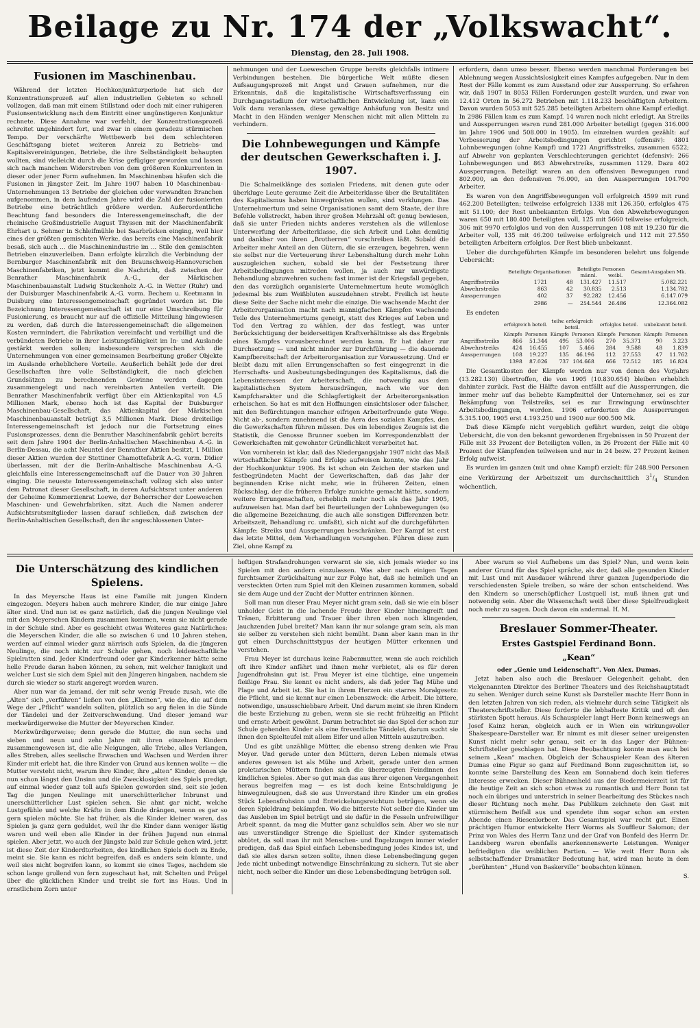Beilage zu Nr. 174 der „Volkswacht“.
Dienstag, den 28. Juli 1908.
Fusionen im Maschinenbau.
Während der letzten Hochkonjunkturperiode hat sich der Konzentrationsprozeß auf allen industriellen Gebieten so schnell vollzogen, daß man mit einem Stillstand oder doch mit einer ruhigeren Fusionsentwicklung nach dem Eintritt einer ungünstigeren Konjunktur rechnete. Diese Annahme war verfehlt, der Konzentrationsprozeß schreitet ungehindert fort, und zwar in einem geradezu stürmischen Tempo. Der verschärfte Wettbewerb bei dem schlechteren Geschäftsgang bietet weiteren Anreiz zu Betriebs- und Kapitalsvereinigungen, Betriebe, die ihre Selbständigkeit behaupten wollten, sind vielleicht durch die Krise gefügiger geworden und lassen sich nach manchem Widerstreben von dem größeren Konkurrenten in dieser oder jener Form aufnehmen. Im Maschinenbau häufen sich die Fusionen in jüngster Zeit. Im Jahre 1907 haben 10 Maschinenbau-Unternehmungen 13 Betriebe der gleichen oder verwandten Branchen aufgenommen, in dem laufenden Jahre wird die Zahl der fusionierten Betriebe eine beträchtlich größere werden. Außerordentliche Beachtung fand besonders die Interessengemeinschaft, die der rheinische Großindustrielle August Thyssen mit der Maschinenfabrik Ehrhart u. Sehmer in Schleifmühle bei Saarbrücken einging, weil hier eines der größten gemischten Werke, das bereits eine Maschinenfabrik besaß, sich auch ... die Maschinenindustrie im ... Stile den gemischten Betrieben einzuverleiben. Dann erfolgte kürzlich die Verbindung der Bernburger Maschinenfabrik mit den Braunschweig-Hannoverschen Maschinenfabriken, jetzt kommt die Nachricht, daß zwischen der Benrather Maschinenfabrik A.-G., der Märkischen Maschinenbauanstalt Ludwig Stuckenholz A.-G. in Wetter (Ruhr) und der Duisburger Maschinenfabrik A.-G. vorm. Bechem u. Keetmann in Duisburg eine Interessengemeinschaft gegründet worden ist. Die Bezeichnung Interessengemeinschaft ist nur eine Umschreibung für Fusionierung, es braucht nur auf die offizielle Mitteilung hingewiesen zu werden, daß durch die Interessengemeinschaft die allgemeinen Kosten vermindert, die Fabrikation vereinfacht und verbilligt und die verbündeten Betriebe in ihrer Leistungsfähigkeit im In- und Auslande gestärkt werden sollen; insbesondere versprechen sich die Unternehmungen von einer gemeinsamen Bearbeitung großer Objekte im Auslande erheblichere Vorteile. Aeußerlich behält jede der drei Gesellschaften ihre volle Selbständigkeit, die nach gleichen Grundsätzen zu berechnenden Gewinne werden dagegen zusammengelegt und nach vereinbarten Anteilen verteilt. Die Benrather Maschinenfabrik verfügt über ein Aktienkapital von 4,5 Millionen Mark, ebenso hoch ist das Kapital der Duisburger Maschinenbau-Gesellschaft, das Aktienkapital der Märkischen Maschinenbauanstalt beträgt 3,5 Millionen Mark. Diese dreiteilige Interessengemeinschaft ist jedoch nur die Fortsetzung eines Fusionsprozesses, denn die Benrather Maschinenfabrik gehört bereits seit dem Jahre 1904 der Berlin-Anhaltischen Maschinenbau A.-G. in Berlin-Dessau, die acht Neuntel der Benrather Aktien besitzt, 1 Million dieser Aktien wurden der Stettiner Chamottefabrik A.-G. vorm. Didier überlassen, mit der die Berlin-Anhaltische Maschinenbau A.-G. gleichfalls eine Interessengemeinschaft auf die Dauer von 30 Jahren einging. Die neueste Interessengemeinschaft vollzog sich also unter dem Patronat dieser Gesellschaft, in deren Aufsichtsrat unter anderen der Geheime Kommerzienrat Loewe, der Beherrscher der Loeweschen Maschinen- und Gewehrfabriken, sitzt. Auch die Namen anderer Aufsichtsratsmitglieder lassen darauf schließen, daß zwischen der Berlin-Anhaltischen Gesellschaft, den ihr angeschlossenen Unter-
nehmungen und der Loeweschen Gruppe bereits gleichfalls intimere Verbindungen bestehen. Die bürgerliche Welt müßte diesen Aufsaugungsprozeß mit Angst und Grauen aufnehmen, nur die Erkenntnis, daß die kapitalistische Wirtschaftsverfassung ein Durchgangsstadium der wirtschaftlichen Entwickelung ist, kann ein Volk dazu veranlassen, diese gewaltige Anhäufung von Besitz und Macht in den Händen weniger Menschen nicht mit allen Mitteln zu verhindern.
Die Lohnbewegungen und Kämpfe der deutschen Gewerkschaften i. J. 1907.
Die Schalmeiklänge des sozialen Friedens, mit denen gute oder überkluge Leute geraume Zeit die Arbeiterklasse über die Brutalitäten des Kapitalismus haben hinwegtrösten wollen, sind verklungen. Das Unternehmertum und seine Organisationen samt dem Staate, der ihre Befehle vollstreckt, haben ihrer großen Mehrzahl oft genug bewiesen, daß sie unter Frieden nichts anderes verstehen als die willenlose Unterwerfung der Arbeiterklasse, die sich Arbeit und Lohn demütig und dankbar von ihren „Brotherren“ vorschreiben läßt. Sobald die Arbeiter mehr Anteil an den Gütern, die sie erzeugen, begehren, wenn sie selbst nur die Verteuerung ihrer Lebenshaltung durch mehr Lohn auszugleichen suchen, sobald sie bei der Festsetzung ihrer Arbeitsbedingungen mitreden wollen, ja auch nur unwürdigste Behandlung abzuwehren suchen: fast immer ist der Kriegsfall gegeben, den das vorzüglich organisierte Unternehmertum heute womöglich jedesmal bis zum Weißbluten auszudehnen strebt. Freilich ist heute diese Seite der Sache nicht mehr die einzige. Die wachsende Macht der Arbeiterorganisation macht nach mannigfachen Kämpfen wachsende Teile des Unternehmertums geneigt, statt des Krieges auf Leben und Tod den Vertrag zu wählen, der das festlegt, was unter Berücksichtigung der beiderseitigen Kraftverhältnisse als das Ergebnis eines Kampfes vorausberechnet werden kann. Er hat daher zur Durchsetzung — und nicht minder zur Durchführung — die dauernde Kampfbereitschaft der Arbeiterorganisation zur Voraussetzung. Und er bleibt dazu mit allen Errungenschaften so fest eingegrenzt in die Herrschafts- und Ausbeutungsbedingungen des Kapitalismus, daß die Lebensinteressen der Arbeiterschaft, die notwendig aus dem kapitalistischen System herausdrängen, nach wie vor den Kampfcharakter und die Schlagfertigkeit der Arbeiterorganisation erheischen. So hat es mit den Hoffnungen einsichtsloser oder falscher, mit den Befürchtungen mancher eifrigen Arbeiterfreunde gute Wege. Nicht ab-, sondern zunehmend ist die Aera des sozialen Kampfes, den die Gewerkschaften führen müssen. Des ein lebendiges Zeugnis ist die Statistik, die Genosse Brunner soeben im Korrespondenzblatt der Gewerkschaften mit gewohnter Gründlichkeit verarbeitet hat.
Von vornherein ist klar, daß das Niedergangsjahr 1907 nicht das Maß wirtschaftlicher Kämpfe und Erfolge aufweisen konnte, wie das Jahr der Hochkonjunktur 1906. Es ist schon ein Zeichen der starken und festbegründeten Macht der Gewerkschaften, daß das Jahr der beginnenden Krise nicht mehr, wie in früheren Zeiten, einen Rückschlag, der die früheren Erfolge zunichte gemacht hätte, sondern weitere Errungenschaften, erheblich mehr noch als das Jahr 1905, aufzuweisen hat. Man darf bei Beurteilungen der Lohnbewegungen (so die allgemeine Bezeichnung, die auch alle sonstigen Differenzen betr. Arbeitszeit, Behandlung rc. umfaßt), sich nicht auf die durchgeführten Kämpfe: Streiks und Aussperrungen beschränken. Der Kampf ist erst das letzte Mittel, dem Verhandlungen vorangehen. Führen diese zum Ziel, ohne Kampf zu
erfordern, dann umso besser. Ebenso werden manchmal Forderungen bei Ablehnung wegen Aussichtslosigkeit eines Kampfes aufgegeben. Nur in dem Rest der Fälle kommt es zum Ausstand oder zur Aussperrung. So erfahren wir, daß 1907 in 8053 Fällen Forderungen gestellt wurden, und zwar von 12.412 Orten in 56.272 Betrieben mit 1.118.233 beschäftigten Arbeitern. Davon wurden 5053 mit 525.285 beteiligten Arbeitern ohne Kampf erledigt. In 2986 Fällen kam es zum Kampf. 14 waren noch nicht erledigt. An Streiks und Aussperrungen waren rund 281.000 Arbeiter beteiligt (gegen 316.000 im Jahre 1906 und 508.000 in 1905). Im einzelnen wurden gezählt: auf Verbesserung der Arbeitsbedingungen gerichtet (offensiv): 4801 Lohnbewegungen (ohne Kampf) und 1721 Angriffsstreiks, zusammen 6522; auf Abwehr von geplanten Verschlechterungen gerichtet (defensiv): 266 Lohnbewegungen und 863 Abwehrstreiks, zusammen 1129. Dazu 402 Aussperrungen. Beteiligt waren an den offensiven Bewegungen rund 802.000, an den defensiven 76.000, an den Aussperrungen 104.700 Arbeiter.
Es waren von den Angriffsbewegungen voll erfolgreich 4599 mit rund 462.200 Beteiligten; teilweise erfolgreich 1338 mit 126.350, erfolglos 475 mit 51.100; der Rest unbekannten Erfolgs. Von den Abwehrbewegungen waren 650 mit 180.400 Beteiligten voll, 125 mit 5660 teilweise erfolgreich, 306 mit 9970 erfolglos und von den Aussperrungen 108 mit 19.230 für die Arbeiter voll, 135 mit 46.200 teilweise erfolgreich und 112 mit 27.550 beteiligten Arbeitern erfolglos. Der Rest blieb unbekannt.
Ueber die durchgeführten Kämpfe im besonderen belehrt uns folgende Uebersicht:
| | Beteiligte Organisationen | | Beteiligte Personen | | Gesamt-Ausgaben Mk. |
| --- | --- | --- | --- | --- | --- |
| | | | männl. | weibl. | |
| Angriffsstreiks | 1721 | 48 | 131.427 | 11.517 | 5.082.221 |
| Abwehrstreiks | 863 | 42 | 30.835 | 2.513 | 1.134.782 |
| Aussperrungen | 402 | 37 | 92.282 | 12.456 | 6.147.079 |
| | 2986 | — | 254.544 | 26.486 | 12.364.082 |
Es endeten
| | erfolgreich beteil. | | teilw. erfolgreich beteil. | | erfolglos beteil. | | unbekannt beteil. | |
| --- | --- | --- | --- | --- | --- | --- | --- | --- |
| | Kämpfe | Personen | Kämpfe | Personen | Kämpfe | Personen | Kämpfe | Personen |
| Angriffsstreiks | 866 | 51.344 | 495 | 53.006 | 270 | 35.371 | 90 | 3.223 |
| Abwehrstreiks | 424 | 16.455 | 107 | 5.466 | 284 | 9.588 | 48 | 1.839 |
| Aussperrungen | 108 | 19.227 | 135 | 46.196 | 112 | 27.553 | 47 | 11.762 |
| | 1398 | 87.026 | 737 | 104.668 | 666 | 72.512 | 185 | 16.824 |
Die Gesamtkosten der Kämpfe werden nur von denen des Vorjahrs (13.282.130) übertroffen, die von 1905 (10.830.654) bleiben erheblich dahinter zurück. Fast die Hälfte davon entfällt auf die Aussperrungen, die immer mehr auf das beliebte Kampfmittel der Unternehmer, sei es zur Bekämpfung von Teilstreiks, sei es zur Erzwingung erwünschter Arbeitsbedingungen, werden. 1906 erforderten die Aussperrungen 5.315.100, 1905 erst 4.193.250 und 1900 nur 600.500 Mk.
Daß diese Kämpfe nicht vergeblich geführt wurden, zeigt die obige Uebersicht, die von den bekannt gewordenen Ergebnissen in 50 Prozent der Fälle mit 33 Prozent der Beteiligten vollen, in 26 Prozent der Fälle mit 40 Prozent der Kämpfenden teilweisen und nur in 24 bezw. 27 Prozent keinen Erfolg aufweist.
Es wurden im ganzen (mit und ohne Kampf) erzielt: für 248.900 Personen eine Verkürzung der Arbeitszeit um durchschnittlich 31/4 Stunden wöchentlich,
Die Unterschätzung des kindlichen Spielens.
In das Meyersche Haus ist eine Familie mit jungen Kindern eingezogen. Meyers haben auch mehrere Kinder, die nur einige Jahre älter sind. Und nun ist es ganz natürlich, daß die jungen Neulinge viel mit den Meyerschen Kindern zusammen kommen, wenn sie nicht gerade in der Schule sind. Aber es geschieht etwas Weiteres ganz Natürliches: die Meyerschen Kinder, die alle so zwischen 6 und 10 Jahren stehen, werden auf einmal wieder ganz närrisch aufs Spielen, da die jüngeren Neulinge, die noch nicht zur Schule gehen, noch leidenschaftliche Spielratten sind. Jeder Kinderfreund oder gar Kinderkenner hätte seine helle Freude daran haben können, zu sehen, mit welcher Innigkeit und welcher Lust sie sich dem Spiel mit den Jüngeren hingaben, nachdem sie durch sie wieder so stark angeregt worden waren.
Aber nun war da jemand, der mit sehr wenig Freude zusah, wie die „Alten“ sich „verführen“ ließen von den „Kleinen“, wie die, die auf dem Wege der „Pflicht“ wandeln sollten, plötzlich so arg fielen in die Sünde der Tändelei und der Zeitverschwendung. Und dieser jemand war merkwürdigerweise die Mutter der Meyerschen Kinder.
Merkwürdigerweise; denn gerade die Mutter, die nun sechs und sieben und neun und zehn Jahre mit ihren einzelnen Kindern zusammengewesen ist, die alle Neigungen, alle Triebe, alles Verlangen, alles Streben, alles seelische Erwachen und Wachsen und Werden ihrer Kinder mit erlebt hat, die ihre Kinder von Grund aus kennen wollte — die Mutter versteht nicht, warum ihre Kinder, ihre „alten“ Kinder, denen sie nun schon längst den Unsinn und die Zwecklosigkeit des Spiels predigt, auf einmal wieder ganz toll aufs Spielen geworden sind, seit sie jeden Tag die jungen Neulinge mit unerschütterlicher Inbrunst und unerschütterlicher Lust spielen sehen. Sie ahnt gar nicht, welche Lustgefühle und welche Kräfte in dem Kinde drängen, wenn es gar so gern spielen möchte. Sie hat früher, als die Kinder kleiner waren, das Spielen ja ganz gern geduldet, weil ihr die Kinder dann weniger lästig waren und weil eben alle Kinder in der frühen Jugend nun einmal spielen. Aber jetzt, wo auch der Jüngste bald zur Schule gehen wird, jetzt ist diese Zeit der Kinderdtorheiten, des kindlichen Spiels doch zu Ende, meint sie. Sie kann es nicht begreifen, daß es anders sein könnte, und weil sies nicht begreifen kann, so kommt sie eines Tages, nachdem sie schon lange grollend von fern zugeschaut hat, mit Schelten und Prügel über die glücklichen Kinder und treibt sie fort ins Haus. Und in ernstlichem Zorn unter
heftigen Strafandrohungen verwarnt sie sie, sich jemals wieder so ins Spielen mit den andern einzulassen. Was aber nach einigen Tagen furchtsamer Zurückhaltung nur zur Folge hat, daß sie heimlich und an versteckten Orten zum Spiel mit den Kleinen zusammen kommen, sobald sie dem Auge und der Zucht der Mutter entrinnen können.
Soll man nun dieser Frau Meyer nicht gram sein, daß sie wie ein böser unholder Geist in die lachende Freude ihrer Kinder hineingreift und Tränen, Erbitterung und Trauer über ihren eben noch klingenden, jauchzenden Jubel breitet? Man kann ihr nur solange gram sein, als man sie selber zu verstehen sich nicht bemüht. Dann aber kann man in ihr gut einen Durchschnittstypus der heutigen Mütter erkennen und verstehen.
Frau Meyer ist durchaus keine Rabenmutter, wenn sie auch reichlich oft ihre Kinder anfährt und ihnen mehr verbietet, als es für deren Jugendfrohsinn gut ist. Frau Meyer ist eine tüchtige, eine ungemein fleißige Frau. Sie kennt es nicht anders, als daß jeder Tag Mühe und Plage und Arbeit ist. Sie hat in ihrem Herzen ein starres Moralgesetz: die Pflicht, und sie kennt nur einen Lebenszweck: die Arbeit. Die bittere, notwendige, unausschiebbare Arbeit. Und darum meint sie ihren Kindern die beste Erziehung zu geben, wenn sie sie recht frühzeitig an Pflicht und ernste Arbeit gewöhnt. Darum betrachtet sie das Spiel der schon zur Schule gehenden Kinder als eine freventliche Tändelei, darum sucht sie ihnen den Spielteufel mit allem Eifer und allen Mitteln auszutreiben.
Und es gibt unzählige Mütter, die ebenso streng denken wie Frau Meyer. Und gerade unter den Müttern, deren Leben niemals etwas anderes gewesen ist als Mühe und Arbeit, gerade unter den armen proletarischen Müttern finden sich die überzeugten Feindinnen des kindlichen Spieles. Aber so gut man das aus ihrer eigenen Vergangenheit heraus begreifen mag — es ist doch keine Entschuldigung je hinwegzuleugnen, daß sie aus Unverstand ihre Kinder um ein großes Stück Lebensfrohsinn und Entwickelungsreichtum betrügen, wenn sie deren Spieldrang bekämpfen. Wo die bitterste Not selber die Kinder um das Ausleben im Spiel betrügt und sie dafür in die Fesseln unfreiwilliger Arbeit spannt, da mag die Mutter ganz schuldlos sein. Aber wo sie nur aus unverständiger Strenge die Spiellust der Kinder systematisch abtötet, da soll man ihr mit Menschen- und Engelzungen immer wieder predigen, daß das Spiel einfach Lebensbedingung jedes Kindes ist, und daß sie alles daran setzen sollte, ihnen diese Lebensbedingung gegen jede nicht unbedingt notwendige Einschränkung zu sichern. Tut sie aber nicht, noch selber die Kinder um diese Lebensbedingung betrügen soll.
Aber warum so viel Aufhebens um das Spiel? Nun, und wenn kein anderer Grund für das Spiel spräche, als der, daß alle gesunden Kinder mit Lust und mit Ausdauer während ihrer ganzen Jugendperiode die verschiedensten Spiele treiben, so wäre der schon entscheidend. Was den Kindern so unerschöpflicher Lustquell ist, muß ihnen gut und notwendig sein. Aber die Wissenschaft weiß über diese Spielfreudigkeit noch mehr zu sagen. Doch davon ein andermal. H. M.
Breslauer Sommer-Theater.
Erstes Gastspiel Ferdinand Bonn.
„Kean“
oder „Genie und Leidenschaft“. Von Alex. Dumas.
Jetzt haben also auch die Breslauer Gelegenheit gehabt, den vielgenannten Direktor des Berliner Theaters und des Reichshauptstadt zu sehen. Weniger durch seine Kunst als Darsteller machte Herr Bonn in den letzten Jahren von sich reden, als vielmehr durch seine Tätigkeit als Theaterschriftsteller. Diese forderte die lebhafteste Kritik und oft den stärksten Spott heraus. Als Schauspieler langt Herr Bonn keineswegs an Josef Kainz heran, obgleich auch er in Wien ein wirkungsvoller Shakespeare-Darsteller war. Er nimmt es mit dieser seiner ureigensten Kunst nicht mehr sehr genau, seit er in das Lager der Bühnen-Schriftsteller geschlagen hat. Diese Beobachtung konnte man auch bei seinem „Kean“ machen. Obgleich der Schauspieler Kean des älteren Dumas eine Figur so ganz auf Ferdinand Bonn zugeschnitten ist, so konnte seine Darstellung des Kean am Sonnabend doch kein tieferes Interesse erwecken. Dieser Bühnenheld aus der Biedermeierzeit ist für die heutige Zeit an sich schon etwas zu romantisch und Herr Bonn tat noch ein übriges und unterstrich in seiner Bearbeitung des Stückes nach dieser Richtung noch mehr. Das Publikum zeichnete den Gast mit stürmischem Beifall aus und spendete ihm sogar schon am ersten Abende einen Riesenlorbeer. Das Gesamtspiel war recht gut. Einen prächtigen Humor entwickelte Herr Worms als Souffleur Salomon; der Prinz von Wales des Herrn Tanz und der Graf von Bonfeld des Herrn Dr. Landsberg waren ebenfalls anerkennenswerte Leistungen. Weniger befriedigten die weiblichen Partien. — Wie weit Herr Bonn als selbstschaffender Dramatiker Bedeutung hat, wird man heute in dem „berühmten“ „Hund von Baskerville“ beobachten können.
S.